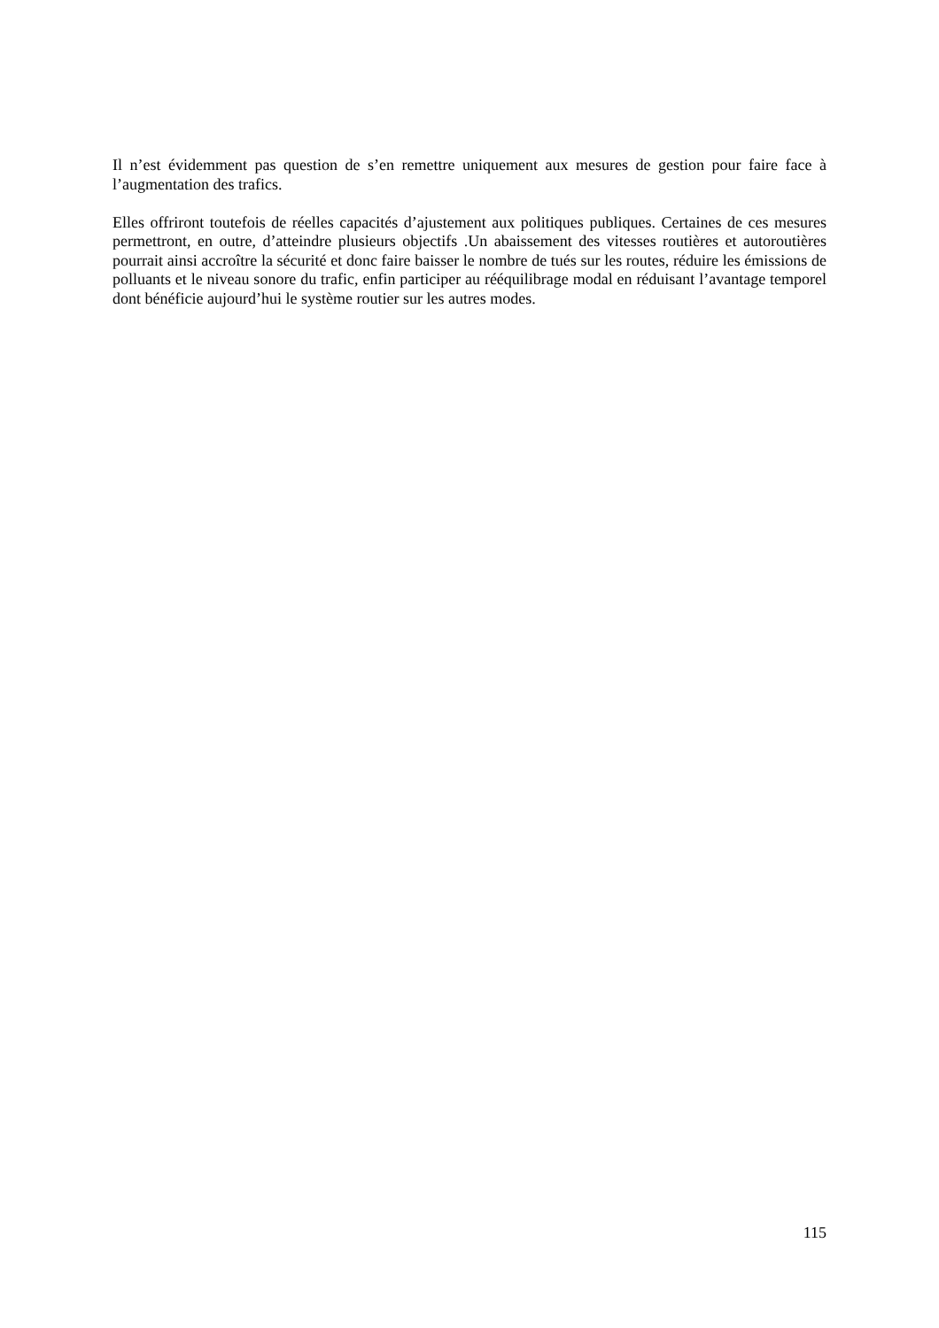Il n’est évidemment pas question de s’en remettre uniquement aux mesures de gestion pour faire face à l’augmentation des trafics.
Elles offriront toutefois de réelles capacités d’ajustement aux politiques publiques. Certaines de ces mesures permettront, en outre, d’atteindre plusieurs objectifs .Un abaissement des vitesses routières et autoroutières pourrait ainsi accroître la sécurité et donc faire baisser le nombre de tués sur les routes, réduire les émissions de polluants et le niveau sonore du trafic, enfin participer au rééquilibrage modal en réduisant l’avantage temporel dont bénéficie aujourd’hui le système routier sur les autres modes.
115